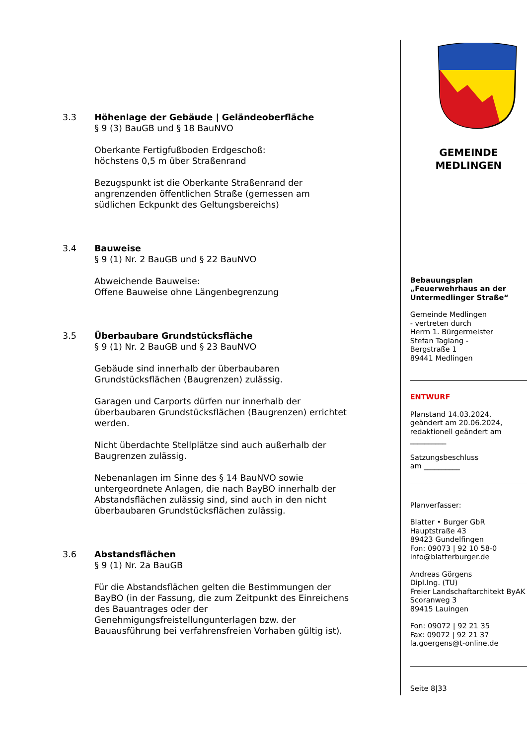3.3 Höhenlage der Gebäude | Geländeoberfläche
§ 9 (3) BauGB und § 18 BauNVO
Oberkante Fertigfußboden Erdgeschoß:
höchstens 0,5 m über Straßenrand
Bezugspunkt ist die Oberkante Straßenrand der angrenzenden öffentlichen Straße (gemessen am südlichen Eckpunkt des Geltungsbereichs)
3.4 Bauweise
§ 9 (1) Nr. 2 BauGB und § 22 BauNVO
Abweichende Bauweise:
Offene Bauweise ohne Längenbegrenzung
3.5 Überbaubare Grundstücksfläche
§ 9 (1) Nr. 2 BauGB und § 23 BauNVO
Gebäude sind innerhalb der überbaubaren Grundstücksflächen (Baugrenzen) zulässig.
Garagen und Carports dürfen nur innerhalb der überbaubaren Grundstücksflächen (Baugrenzen) errichtet werden.
Nicht überdachte Stellplätze sind auch außerhalb der Baugrenzen zulässig.
Nebenanlagen im Sinne des § 14 BauNVO sowie untergeordnete Anlagen, die nach BayBO innerhalb der Abstandsflächen zulässig sind, sind auch in den nicht überbaubaren Grundstücksflächen zulässig.
3.6 Abstandsflächen
§ 9 (1) Nr. 2a BauGB
Für die Abstandsflächen gelten die Bestimmungen der BayBO (in der Fassung, die zum Zeitpunkt des Einreichens des Bauantrages oder der Genehmigungsfreistellungunterlagen bzw. der Bauausführung bei verfahrensfreien Vorhaben gültig ist).
GEMEINDE
MEDLINGEN
Bebauungsplan
„Feuerwehrhaus an der Untermedlinger Straße“
Gemeinde Medlingen
- vertreten durch
Herrn 1. Bürgermeister
Stefan Taglang -
Bergstraße 1
89441 Medlingen
ENTWURF
Planstand 14.03.2024,
geändert am 20.06.2024,
redaktionell geändert am
__________
Satzungsbeschluss
am __________
Planverfasser:
Blatter • Burger GbR
Hauptstraße 43
89423 Gundelfingen
Fon: 09073 | 92 10 58-0
info@blatterburger.de
Andreas Görgens
Dipl.Ing. (TU)
Freier Landschaftarchitekt ByAK
Scoranweg 3
89415 Lauingen
Fon: 09072 | 92 21 35
Fax: 09072 | 92 21 37
la.goergens@t-online.de
Seite 8|33